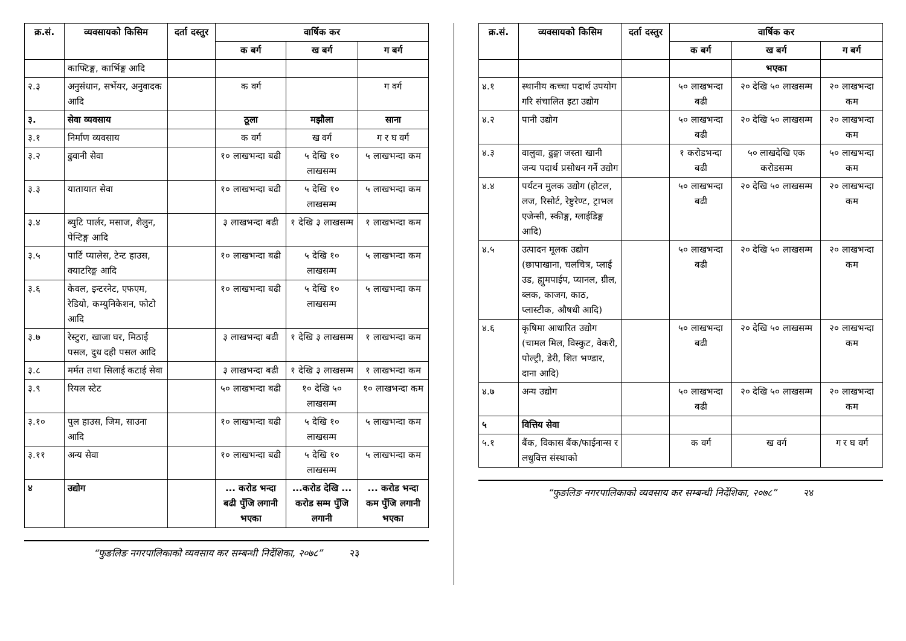| क्र.सं. | व्यवसायको किसिम | दर्ता दस्तुर | वार्षिक कर | | |
| --- | --- | --- | --- | --- | --- |
| | | | क बर्ग | ख बर्ग | ग बर्ग |
| | काफ्टिङ्ग, कार्भिङ्ग आदि | | | | |
| २.३ | अनुसंधान, सर्भेयर, अनुवादक आदि | | क वर्ग | | ग वर्ग |
| ३. | सेवा व्यवसाय | | ठूला | मझौला | साना |
| ३.१ | निर्माण व्यवसाय | | क वर्ग | ख वर्ग | ग र घ वर्ग |
| ३.२ | ढुवानी सेवा | | १० लाखभन्दा बढी | ५ देखि १० लाखसम्म | ५ लाखभन्दा कम |
| ३.३ | यातायात सेवा | | १० लाखभन्दा बढी | ५ देखि १० लाखसम्म | ५ लाखभन्दा कम |
| ३.४ | ब्युटि पार्लर, मसाज, शैलुन, पेन्टिङ्ग आदि | | ३ लाखभन्दा बढी | १ देखि ३ लाखसम्म | १ लाखभन्दा कम |
| ३.५ | पार्टि प्यालेस, टेन्ट हाउस, क्याटरिङ्ग आदि | | १० लाखभन्दा बढी | ५ देखि १० लाखसम्म | ५ लाखभन्दा कम |
| ३.६ | केवल, इन्टरनेट, एफएम, रेडियो, कम्युनिकेशन, फोटो आदि | | १० लाखभन्दा बढी | ५ देखि १० लाखसम्म | ५ लाखभन्दा कम |
| ३.७ | रेस्टुरा, खाजा घर, मिठाई पसल, दुध दही पसल आदि | | ३ लाखभन्दा बढी | १ देखि ३ लाखसम्म | १ लाखभन्दा कम |
| ३.८ | मर्मत तथा सिलाई कटाई सेवा | | ३ लाखभन्दा बढी | १ देखि ३ लाखसम्म | १ लाखभन्दा कम |
| ३.९ | रियल स्टेट | | ५० लाखभन्दा बढी | १० देखि ५० लाखसम्म | १० लाखभन्दा कम |
| ३.१० | पुल हाउस, जिम, साउना आदि | | १० लाखभन्दा बढी | ५ देखि १० लाखसम्म | ५ लाखभन्दा कम |
| ३.११ | अन्य सेवा | | १० लाखभन्दा बढी | ५ देखि १० लाखसम्म | ५ लाखभन्दा कम |
| ४ | उद्योग | | ... करोड भन्दा बढी पुँजि लगानी भएका | ...करोड देखि ... करोड सम्म पुँजि लगानी | ... करोड भन्दा कम पुँजि लगानी भएका |
“फुङलिङ नगरपालिकाको व्यवसाय कर सम्बन्धी निर्देशिका, २०७८” २३
| क्र.सं. | व्यवसायको किसिम | दर्ता दस्तुर | वार्षिक कर | | |
| --- | --- | --- | --- | --- | --- |
| | | | क बर्ग | ख बर्ग | ग बर्ग |
| | | | | भएका | |
| ४.१ | स्थानीय कच्चा पदार्थ उपयोग गरि संचालित इटा उद्योग | | ५० लाखभन्दा बढी | २० देखि ५० लाखसम्म | २० लाखभन्दा कम |
| ४.२ | पानी उद्योग | | ५० लाखभन्दा बढी | २० देखि ५० लाखसम्म | २० लाखभन्दा कम |
| ४.३ | वालुवा, ढुङ्गा जस्ता खानी जन्य पदार्थ प्रसोधन गर्ने उद्योग | | १ करोडभन्दा बढी | ५० लाखदेखि एक करोडसम्म | ५० लाखभन्दा कम |
| ४.४ | पर्यटन मुलक उद्योग (होटल, लज, रिसोर्ट, रेष्टुरेण्ट, ट्राभल एजेन्सी, स्कीङ्ग, ग्लाईडिङ्ग आदि) | | ५० लाखभन्दा बढी | २० देखि ५० लाखसम्म | २० लाखभन्दा कम |
| ४.५ | उत्पादन मूलक उद्योग (छापाखाना, चलचित्र, प्लाई उड, ह्युमपाईप, प्यानल, ग्रील, ब्लक, काजग, काठ, प्लास्टीक, औषधी आदि) | | ५० लाखभन्दा बढी | २० देखि ५० लाखसम्म | २० लाखभन्दा कम |
| ४.६ | कृषिमा आधारित उद्योग (चामल मिल, विस्कुट, वेकरी, पोल्ट्री, डेरी, शित भण्डार, दाना आदि) | | ५० लाखभन्दा बढी | २० देखि ५० लाखसम्म | २० लाखभन्दा कम |
| ४.७ | अन्य उद्योग | | ५० लाखभन्दा बढी | २० देखि ५० लाखसम्म | २० लाखभन्दा कम |
| ५ | वित्तिय सेवा | | | | |
| ५.१ | बैंक, विकास बैंक/फाईनान्स र लधुवित्त संस्थाको | | क वर्ग | ख वर्ग | ग र घ वर्ग |
“फुङलिङ नगरपालिकाको व्यवसाय कर सम्बन्धी निर्देशिका, २०७८” २४